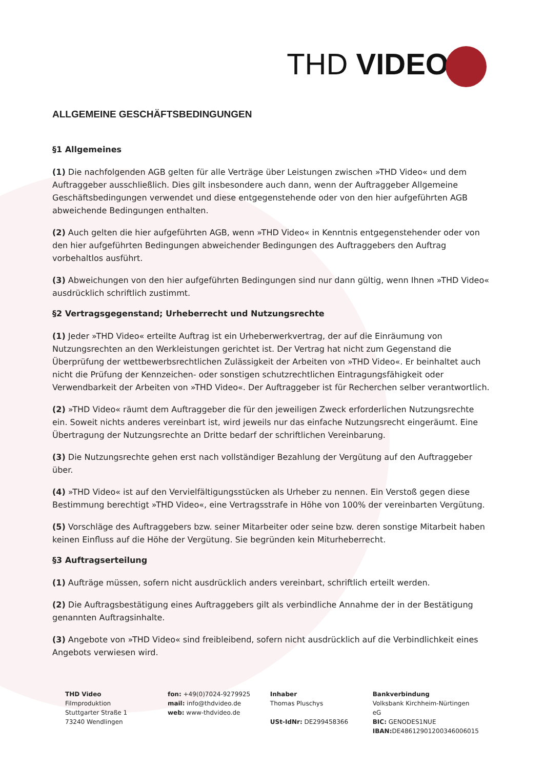THD VIDEO
ALLGEMEINE GESCHÄFTSBEDINGUNGEN
§1 Allgemeines
(1) Die nachfolgenden AGB gelten für alle Verträge über Leistungen zwischen »THD Video« und dem Auftraggeber ausschließlich. Dies gilt insbesondere auch dann, wenn der Auftraggeber Allgemeine Geschäftsbedingungen verwendet und diese entgegenstehende oder von den hier aufgeführten AGB abweichende Bedingungen enthalten.
(2) Auch gelten die hier aufgeführten AGB, wenn »THD Video« in Kenntnis entgegenstehender oder von den hier aufgeführten Bedingungen abweichender Bedingungen des Auftraggebers den Auftrag vorbehaltlos ausführt.
(3) Abweichungen von den hier aufgeführten Bedingungen sind nur dann gültig, wenn Ihnen »THD Video« ausdrücklich schriftlich zustimmt.
§2 Vertragsgegenstand; Urheberrecht und Nutzungsrechte
(1) Jeder »THD Video« erteilte Auftrag ist ein Urheberwerkvertrag, der auf die Einräumung von Nutzungsrechten an den Werkleistungen gerichtet ist. Der Vertrag hat nicht zum Gegenstand die Überprüfung der wettbewerbsrechtlichen Zulässigkeit der Arbeiten von »THD Video«. Er beinhaltet auch nicht die Prüfung der Kennzeichen- oder sonstigen schutzrechtlichen Eintragungsfähigkeit oder Verwendbarkeit der Arbeiten von »THD Video«. Der Auftraggeber ist für Recherchen selber verantwortlich.
(2) »THD Video« räumt dem Auftraggeber die für den jeweiligen Zweck erforderlichen Nutzungsrechte ein. Soweit nichts anderes vereinbart ist, wird jeweils nur das einfache Nutzungsrecht eingeräumt. Eine Übertragung der Nutzungsrechte an Dritte bedarf der schriftlichen Vereinbarung.
(3) Die Nutzungsrechte gehen erst nach vollständiger Bezahlung der Vergütung auf den Auftraggeber über.
(4) »THD Video« ist auf den Vervielfältigungsstücken als Urheber zu nennen. Ein Verstoß gegen diese Bestimmung berechtigt »THD Video«, eine Vertragsstrafe in Höhe von 100% der vereinbarten Vergütung.
(5) Vorschläge des Auftraggebers bzw. seiner Mitarbeiter oder seine bzw. deren sonstige Mitarbeit haben keinen Einfluss auf die Höhe der Vergütung. Sie begründen kein Miturheberrecht.
§3 Auftragserteilung
(1) Aufträge müssen, sofern nicht ausdrücklich anders vereinbart, schriftlich erteilt werden.
(2) Die Auftragsbestätigung eines Auftraggebers gilt als verbindliche Annahme der in der Bestätigung genannten Auftragsinhalte.
(3) Angebote von »THD Video« sind freibleibend, sofern nicht ausdrücklich auf die Verbindlichkeit eines Angebots verwiesen wird.
THD Video
Filmproduktion
Stuttgarter Straße 1
73240 Wendlingen
fon: +49(0)7024-9279925
mail: info@thdvideo.de
web: www-thdvideo.de
Inhaber
Thomas Pluschys
USt-IdNr: DE299458366
Bankverbindung
Volksbank Kirchheim-Nürtingen eG
BIC: GENODES1NUE
IBAN: DE48612901200346006015